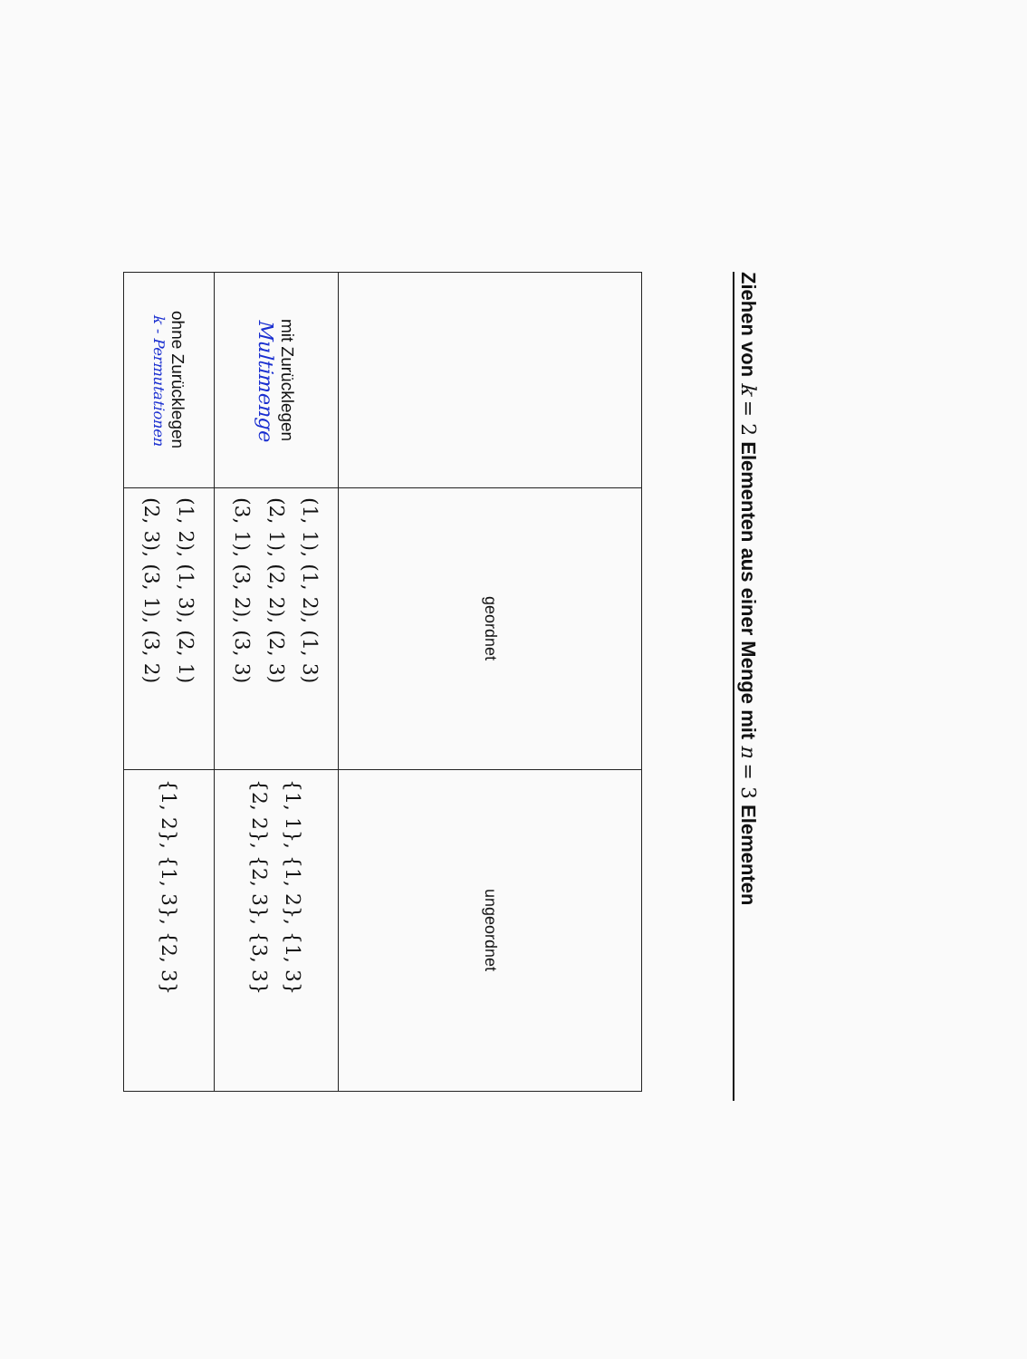Ziehen von k = 2 Elementen aus einer Menge mit n = 3 Elementen
| | geordnet | ungeordnet |
| --- | --- | --- |
| mit Zurücklegen Multimenge | (1, 1), (1, 2), (1, 3) (2, 1), (2, 2), (2, 3) (3, 1), (3, 2), (3, 3) | {1, 1}, {1, 2}, {1, 3} {2, 2}, {2, 3}, {3, 3} |
| ohne Zurücklegen k - Permutationen | (1, 2), (1, 3), (2, 1) (2, 3), (3, 1), (3, 2) | {1, 2}, {1, 3}, {2, 3} |